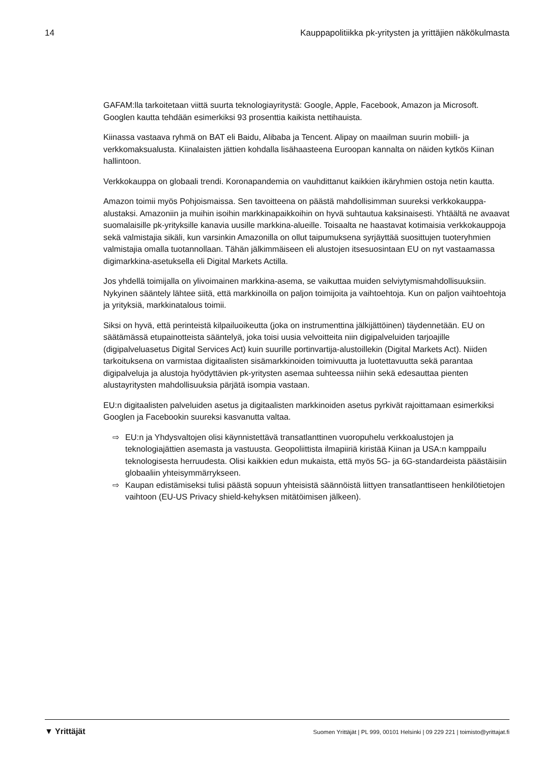14 Kauppapolitiikka pk-yritysten ja yrittäjien näkökulmasta
GAFAM:lla tarkoitetaan viittä suurta teknologiayritystä: Google, Apple, Facebook, Amazon ja Microsoft. Googlen kautta tehdään esimerkiksi 93 prosenttia kaikista nettihauista.
Kiinassa vastaava ryhmä on BAT eli Baidu, Alibaba ja Tencent. Alipay on maailman suurin mobiili- ja verkkomaksualusta. Kiinalaisten jättien kohdalla lisähaasteena Euroopan kannalta on näiden kytkös Kiinan hallintoon.
Verkkokauppa on globaali trendi. Koronapandemia on vauhdittanut kaikkien ikäryhmien ostoja netin kautta.
Amazon toimii myös Pohjoismaissa. Sen tavoitteena on päästä mahdollisimman suureksi verkkokauppa-alustaksi. Amazoniin ja muihin isoihin markkinapaikkoihin on hyvä suhtautua kaksinaisesti. Yhtäältä ne avaavat suomalaisille pk-yrityksille kanavia uusille markkina-alueille. Toisaalta ne haastavat kotimaisia verkkokauppoja sekä valmistajia sikäli, kun varsinkin Amazonilla on ollut taipumuksena syrjäyttää suosittujen tuoteryhmien valmistajia omalla tuotannollaan. Tähän jälkimmäiseen eli alustojen itsesuosintaan EU on nyt vastaamassa digimarkkina-asetuksella eli Digital Markets Actilla.
Jos yhdellä toimijalla on ylivoimainen markkina-asema, se vaikuttaa muiden selviytymismahdollisuuksiin. Nykyinen sääntely lähtee siitä, että markkinoilla on paljon toimijoita ja vaihtoehtoja. Kun on paljon vaihtoehtoja ja yrityksiä, markkinatalous toimii.
Siksi on hyvä, että perinteistä kilpailuoikeutta (joka on instrumenttina jälkijättöinen) täydennetään. EU on säätämässä etupainotteista sääntelyä, joka toisi uusia velvoitteita niin digipalveluiden tarjoajille (digipalveluasetus Digital Services Act) kuin suurille portinvartija-alustoillekin (Digital Markets Act). Niiden tarkoituksena on varmistaa digitaalisten sisämarkkinoiden toimivuutta ja luotettavuutta sekä parantaa digipalveluja ja alustoja hyödyttävien pk-yritysten asemaa suhteessa niihin sekä edesauttaa pienten alustayritysten mahdollisuuksia pärjätä isompia vastaan.
EU:n digitaalisten palveluiden asetus ja digitaalisten markkinoiden asetus pyrkivät rajoittamaan esimerkiksi Googlen ja Facebookin suureksi kasvanutta valtaa.
⇨ EU:n ja Yhdysvaltojen olisi käynnistettävä transatlanttinen vuoropuhelu verkkoalustojen ja teknologiajättien asemasta ja vastuusta. Geopoliittista ilmapiiriä kiristää Kiinan ja USA:n kamppailu teknologisesta herruudesta. Olisi kaikkien edun mukaista, että myös 5G- ja 6G-standardeista päästäisiin globaaliin yhteisymmärrykseen.
⇨ Kaupan edistämiseksi tulisi päästä sopuun yhteisistä säännöistä liittyen transatlanttiseen henkilötietojen vaihtoon (EU-US Privacy shield-kehyksen mitätöimisen jälkeen).
▼ Yrittäjät Suomen Yrittäjät | PL 999, 00101 Helsinki | 09 229 221 | toimisto@yrittajat.fi